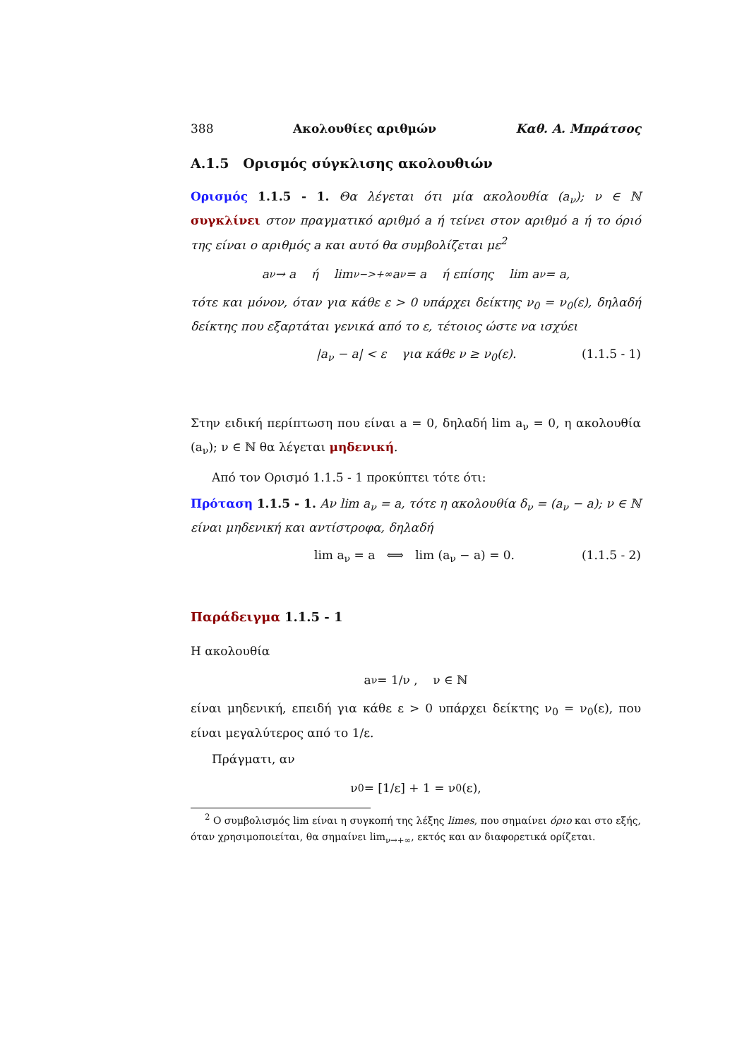388 Ακολουθίες αριθμών Καθ. Α. Μπράτσος
A.1.5 Ορισμός σύγκλισης ακολουθιών
Ορισμός 1.1.5 - 1. Θα λέγεται ότι μία ακολουθία (a<sub>ν</sub>); ν ∈ ℕ συγκλίνει στον πραγματικό αριθμό a ή τείνει στον αριθμό a ή το όριό της είναι ο αριθμός a και αυτό θα συμβολίζεται με<sup>2</sup>
a<sub>ν</sub> → a ή lim<sub>ν−>+∞</sub> a<sub>ν</sub> = a ή επίσης lim a<sub>ν</sub> = a,
τότε και μόνον, όταν για κάθε ε > 0 υπάρχει δείκτης ν<sub>0</sub> = ν<sub>0</sub>(ε), δηλαδή δείκτης που εξαρτάται γενικά από το ε, τέτοιος ώστε να ισχύει
|a<sub>ν</sub> − a| < ε για κάθε ν ≥ ν<sub>0</sub>(ε). (1.1.5 - 1)
Στην ειδική περίπτωση που είναι a = 0, δηλαδή lim a<sub>ν</sub> = 0, η ακολουθία (a<sub>ν</sub>); ν ∈ ℕ θα λέγεται μηδενική.
Από τον Ορισμό 1.1.5 - 1 προκύπτει τότε ότι:
Πρόταση 1.1.5 - 1. Αν lim a<sub>ν</sub> = a, τότε η ακολουθία δ<sub>ν</sub> = (a<sub>ν</sub> − a); ν ∈ ℕ είναι μηδενική και αντίστροφα, δηλαδή
lim a<sub>ν</sub> = a ⟺ lim (a<sub>ν</sub> − a) = 0. (1.1.5 - 2)
Παράδειγμα 1.1.5 - 1
Η ακολουθία
a<sub>ν</sub> = 1/ν , ν ∈ ℕ
είναι μηδενική, επειδή για κάθε ε > 0 υπάρχει δείκτης ν<sub>0</sub> = ν<sub>0</sub>(ε), που είναι μεγαλύτερος από το 1/ε.
Πράγματι, αν
ν<sub>0</sub> = [1/ε] + 1 = ν<sub>0</sub>(ε),
<sup>2</sup> Ο συμβολισμός lim είναι η συγκοπή της λέξης limes, που σημαίνει όριο και στο εξής, όταν χρησιμοποιείται, θα σημαίνει lim<sub>ν→+∞</sub>, εκτός και αν διαφορετικά ορίζεται.